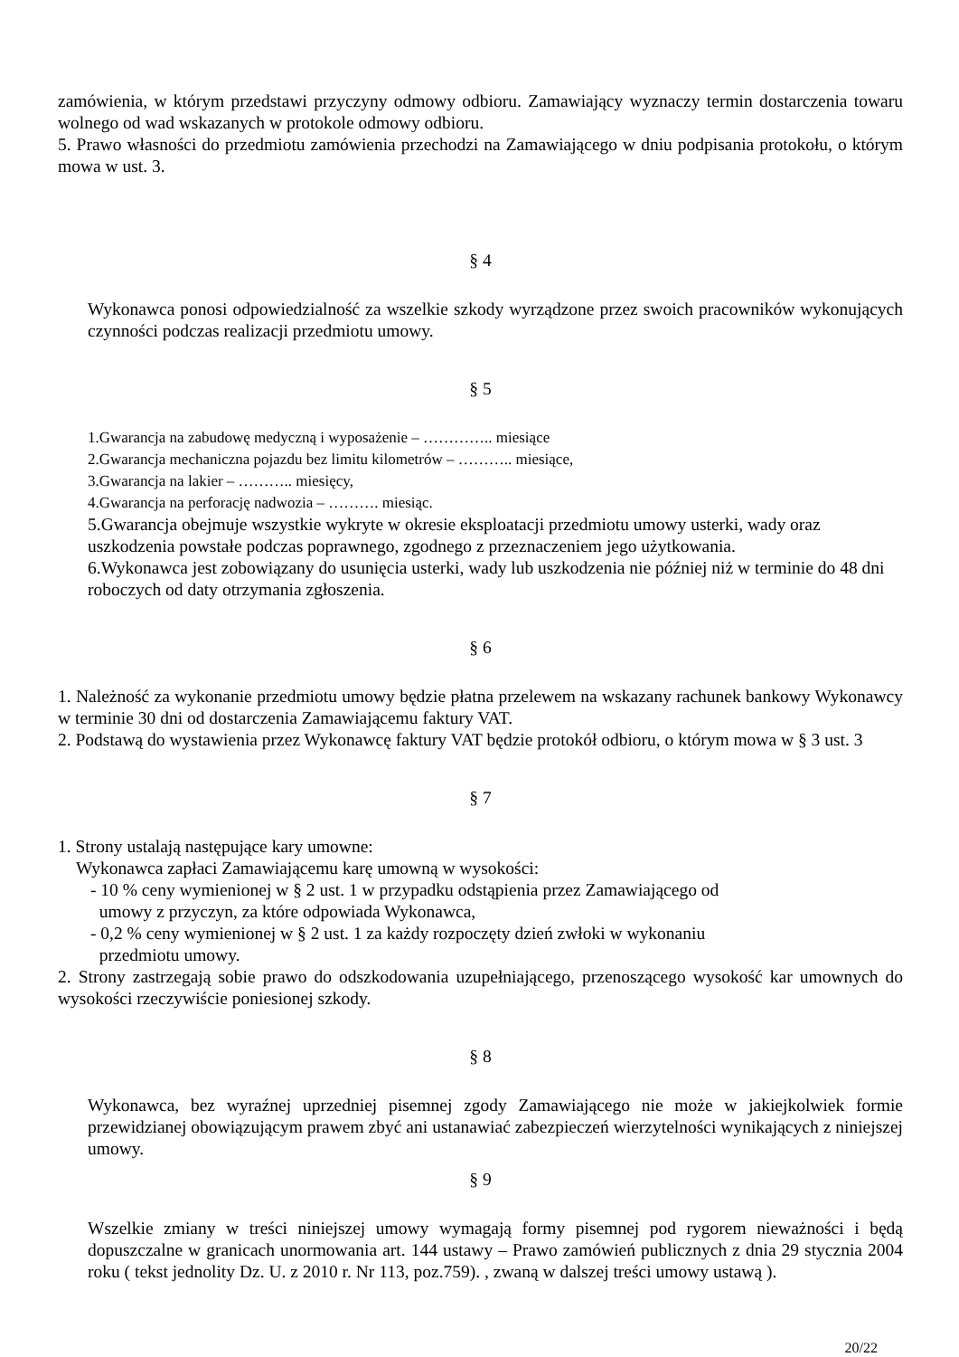zamówienia, w którym przedstawi przyczyny odmowy odbioru. Zamawiający wyznaczy termin dostarczenia towaru wolnego od wad wskazanych w protokole odmowy odbioru.
5. Prawo własności do przedmiotu zamówienia przechodzi na Zamawiającego w dniu podpisania protokołu, o którym mowa w ust. 3.
§ 4
Wykonawca ponosi odpowiedzialność za wszelkie szkody wyrządzone przez swoich pracowników wykonujących czynności podczas realizacji przedmiotu umowy.
§ 5
1.Gwarancja na zabudowę medyczną i wyposażenie – ………….. miesiące
2.Gwarancja mechaniczna pojazdu bez limitu kilometrów – ……….. miesiące,
3.Gwarancja na lakier – ……….. miesięcy,
4.Gwarancja na perforację nadwozia – ………. miesiąc.
5.Gwarancja obejmuje wszystkie wykryte w okresie eksploatacji przedmiotu umowy usterki, wady oraz uszkodzenia powstałe podczas poprawnego, zgodnego z przeznaczeniem jego użytkowania.
6.Wykonawca jest zobowiązany do usunięcia usterki, wady lub uszkodzenia nie później niż w terminie do 48 dni roboczych od daty otrzymania zgłoszenia.
§ 6
1. Należność za wykonanie przedmiotu umowy będzie płatna przelewem na wskazany rachunek bankowy Wykonawcy w terminie 30 dni od dostarczenia Zamawiającemu faktury VAT.
2. Podstawą do wystawienia przez Wykonawcę faktury VAT będzie protokół odbioru, o którym mowa w § 3 ust. 3
§ 7
1. Strony ustalają następujące kary umowne:
Wykonawca zapłaci Zamawiającemu karę umowną w wysokości:
- 10 % ceny wymienionej w § 2 ust. 1 w przypadku odstąpienia przez Zamawiającego od
umowy z przyczyn, za które odpowiada Wykonawca,
- 0,2 % ceny wymienionej w § 2 ust. 1 za każdy rozpoczęty dzień zwłoki w wykonaniu
przedmiotu umowy.
2. Strony zastrzegają sobie prawo do odszkodowania uzupełniającego, przenoszącego wysokość kar umownych do wysokości rzeczywiście poniesionej szkody.
§ 8
Wykonawca, bez wyraźnej uprzedniej pisemnej zgody Zamawiającego nie może w jakiejkolwiek formie przewidzianej obowiązującym prawem zbyć ani ustanawiać zabezpieczeń wierzytelności wynikających z niniejszej umowy.
§ 9
Wszelkie zmiany w treści niniejszej umowy wymagają formy pisemnej pod rygorem nieważności i będą dopuszczalne w granicach unormowania art. 144 ustawy – Prawo zamówień publicznych z dnia 29 stycznia 2004 roku ( tekst jednolity Dz. U. z 2010 r. Nr 113, poz.759). , zwaną w dalszej treści umowy ustawą ).
20/22